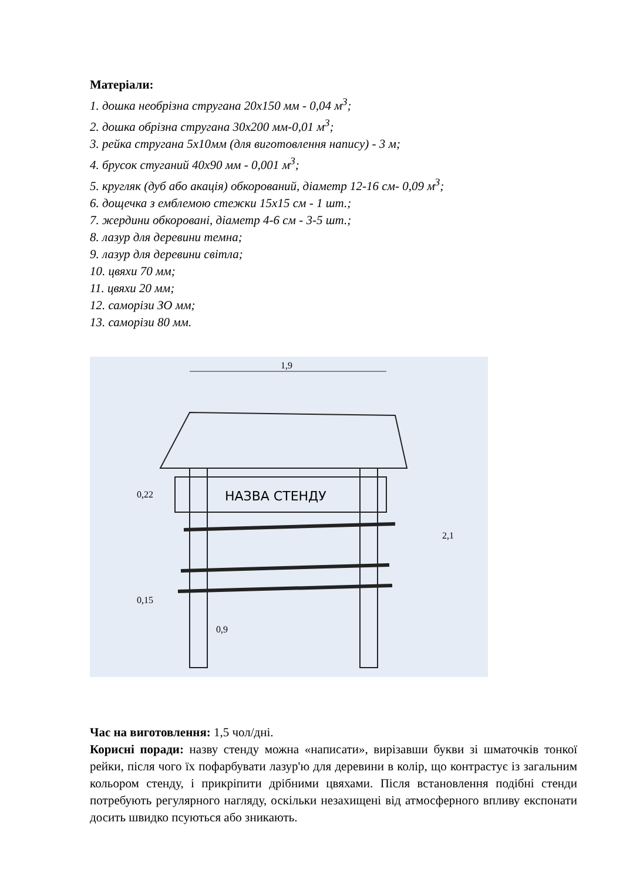Матеріали:
1. дошка необрізна стругана 20х150 мм - 0,04 м<sup>3</sup>;
2. дошка обрізна стругана 30х200 мм-0,01 м<sup>3</sup>;
3. рейка стругана 5х10мм (для виготовлення напису) - 3 м;
4. брусок стуганий 40х90 мм - 0,001 м<sup>3</sup>;
5. кругляк (дуб або акація) обкорований, діаметр 12-16 см- 0,09 м<sup>3</sup>;
6. дощечка з емблемою стежки 15х15 см - 1 шт.;
7. жердини обкоровані, діаметр 4-6 см - 3-5 шт.;
8. лазур для деревини темна;
9. лазур для деревини світла;
10. цвяхи 70 мм;
11. цвяхи 20 мм;
12. саморізи ЗО мм;
13. саморізи 80 мм.
НАЗВА СТЕНДУ
1,9
2,1
0,22
0,15
0,9
Час на виготовлення: 1,5 чол/дні.
Корисні поради: назву стенду можна «написати», вирізавши букви зі шматочків тонкої рейки, після чого їх пофарбувати лазур'ю для деревини в колір, що контрастує із загальним кольором стенду, і прикріпити дрібними цвяхами. Після встановлення подібні стенди потребують регулярного нагляду, оскільки незахищені від атмосферного впливу експонати досить швидко псуються або зникають.